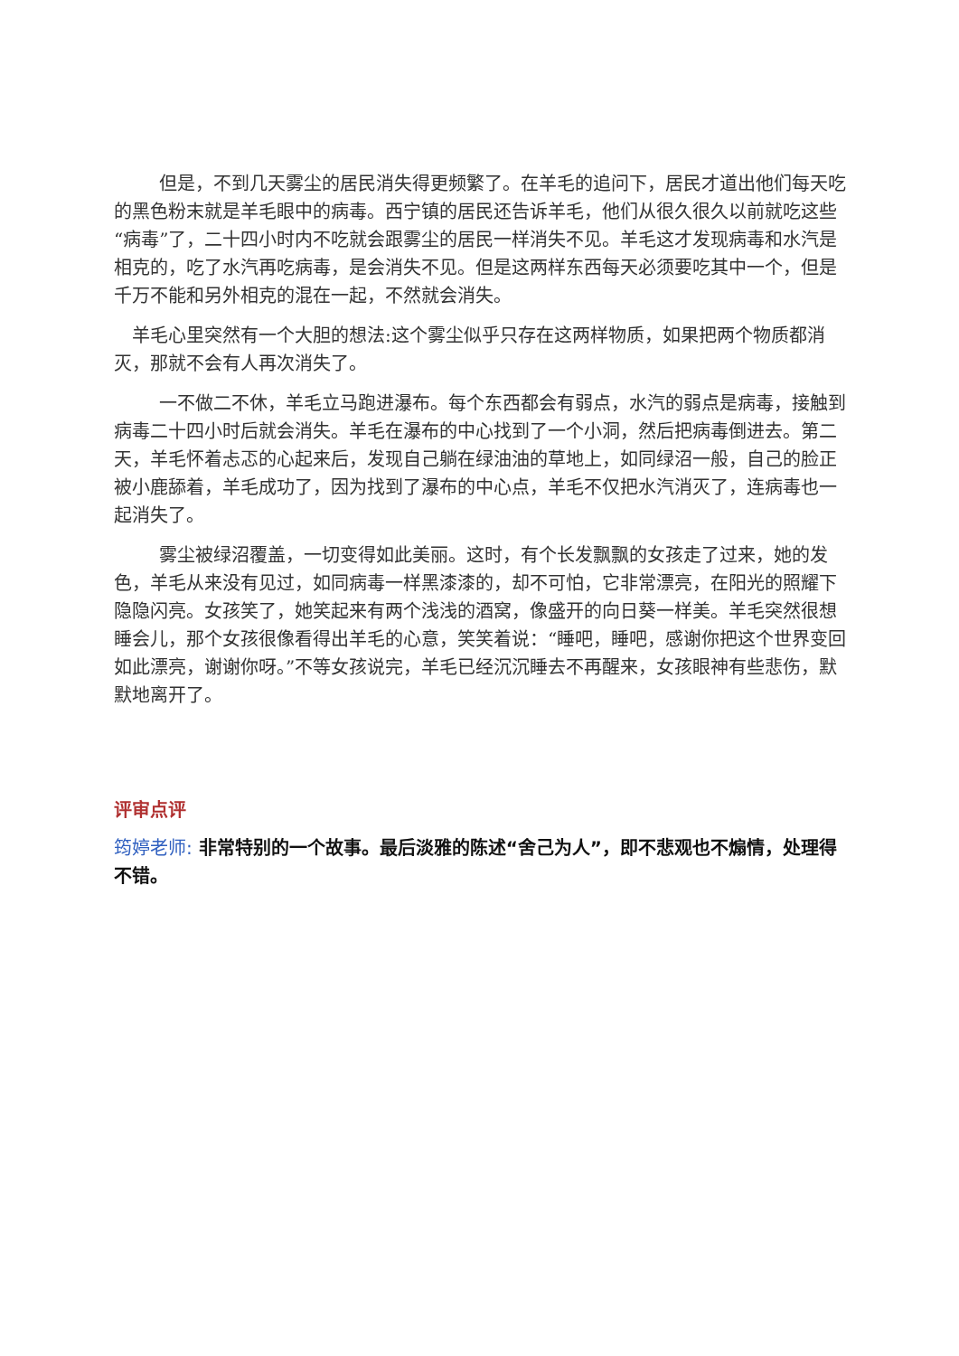但是，不到几天雾尘的居民消失得更频繁了。在羊毛的追问下，居民才道出他们每天吃的黑色粉末就是羊毛眼中的病毒。西宁镇的居民还告诉羊毛，他们从很久很久以前就吃这些“病毒”了，二十四小时内不吃就会跟雾尘的居民一样消失不见。羊毛这才发现病毒和水汽是相克的，吃了水汽再吃病毒，是会消失不见。但是这两样东西每天必须要吃其中一个，但是千万不能和另外相克的混在一起，不然就会消失。
羊毛心里突然有一个大胆的想法:这个雾尘似乎只存在这两样物质，如果把两个物质都消灭，那就不会有人再次消失了。
一不做二不休，羊毛立马跑进瀑布。每个东西都会有弱点，水汽的弱点是病毒，接触到病毒二十四小时后就会消失。羊毛在瀑布的中心找到了一个小洞，然后把病毒倒进去。第二天，羊毛怀着忐忑的心起来后，发现自己躺在绿油油的草地上，如同绿沼一般，自己的脸正被小鹿舔着，羊毛成功了，因为找到了瀑布的中心点，羊毛不仅把水汽消灭了，连病毒也一起消失了。
雾尘被绿沼覆盖，一切变得如此美丽。这时，有个长发飘飘的女孩走了过来，她的发色，羊毛从来没有见过，如同病毒一样黑漆漆的，却不可怕，它非常漂亮，在阳光的照耀下隐隐闪亮。女孩笑了，她笑起来有两个浅浅的酒窝，像盛开的向日葵一样美。羊毛突然很想睡会儿，那个女孩很像看得出羊毛的心意，笑笑着说：“睡吧，睡吧，感谢你把这个世界变回如此漂亮，谢谢你呀。”不等女孩说完，羊毛已经沉沉睡去不再醒来，女孩眼神有些悲伤，默默地离开了。
评审点评
筠婷老师: 非常特别的一个故事。最后淡雅的陈述“舍己为人”，即不悲观也不煽情，处理得不错。